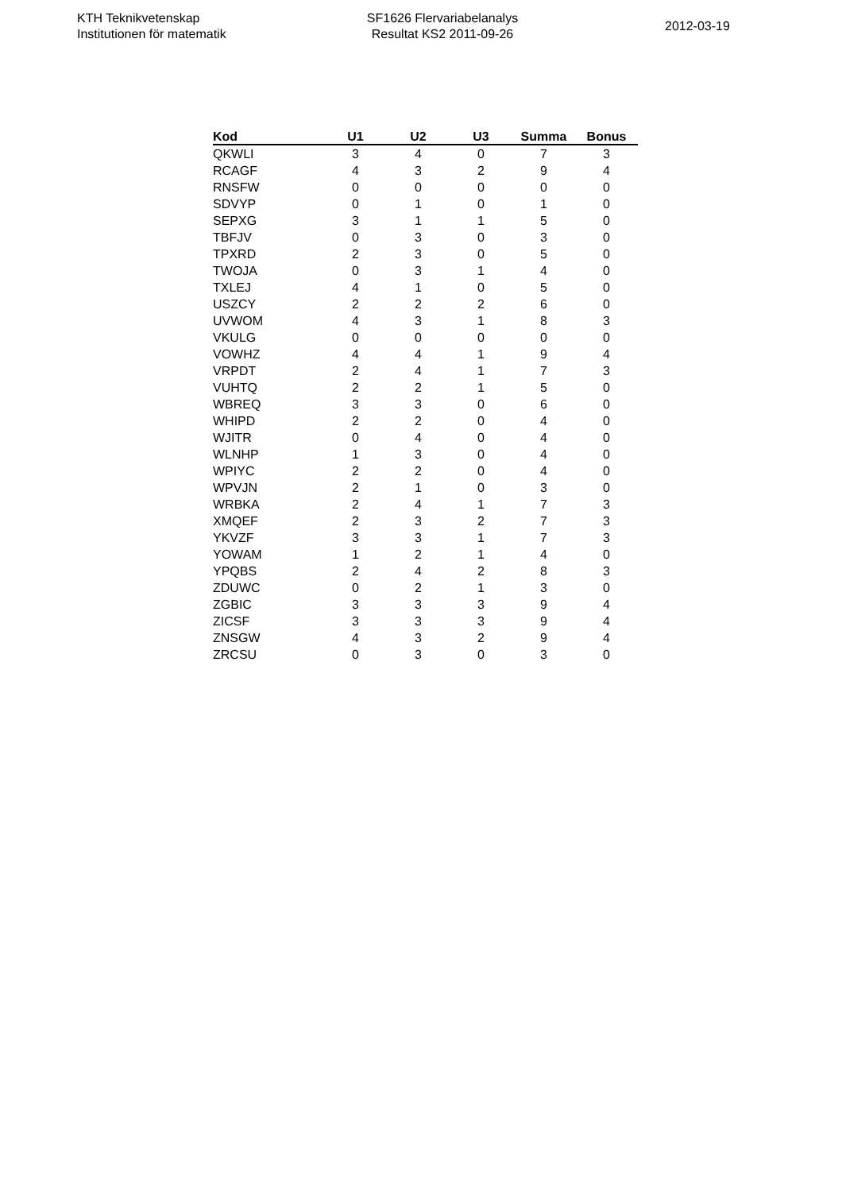KTH Teknikvetenskap
Institutionen för matematik
SF1626 Flervariabelanalys
Resultat KS2 2011-09-26
2012-03-19
| Kod | U1 | U2 | U3 | Summa | Bonus |
| --- | --- | --- | --- | --- | --- |
| QKWLI | 3 | 4 | 0 | 7 | 3 |
| RCAGF | 4 | 3 | 2 | 9 | 4 |
| RNSFW | 0 | 0 | 0 | 0 | 0 |
| SDVYP | 0 | 1 | 0 | 1 | 0 |
| SEPXG | 3 | 1 | 1 | 5 | 0 |
| TBFJV | 0 | 3 | 0 | 3 | 0 |
| TPXRD | 2 | 3 | 0 | 5 | 0 |
| TWOJA | 0 | 3 | 1 | 4 | 0 |
| TXLEJ | 4 | 1 | 0 | 5 | 0 |
| USZCY | 2 | 2 | 2 | 6 | 0 |
| UVWOM | 4 | 3 | 1 | 8 | 3 |
| VKULG | 0 | 0 | 0 | 0 | 0 |
| VOWHZ | 4 | 4 | 1 | 9 | 4 |
| VRPDT | 2 | 4 | 1 | 7 | 3 |
| VUHTQ | 2 | 2 | 1 | 5 | 0 |
| WBREQ | 3 | 3 | 0 | 6 | 0 |
| WHIPD | 2 | 2 | 0 | 4 | 0 |
| WJITR | 0 | 4 | 0 | 4 | 0 |
| WLNHP | 1 | 3 | 0 | 4 | 0 |
| WPIYC | 2 | 2 | 0 | 4 | 0 |
| WPVJN | 2 | 1 | 0 | 3 | 0 |
| WRBKA | 2 | 4 | 1 | 7 | 3 |
| XMQEF | 2 | 3 | 2 | 7 | 3 |
| YKVZF | 3 | 3 | 1 | 7 | 3 |
| YOWAM | 1 | 2 | 1 | 4 | 0 |
| YPQBS | 2 | 4 | 2 | 8 | 3 |
| ZDUWC | 0 | 2 | 1 | 3 | 0 |
| ZGBIC | 3 | 3 | 3 | 9 | 4 |
| ZICSF | 3 | 3 | 3 | 9 | 4 |
| ZNSGW | 4 | 3 | 2 | 9 | 4 |
| ZRCSU | 0 | 3 | 0 | 3 | 0 |